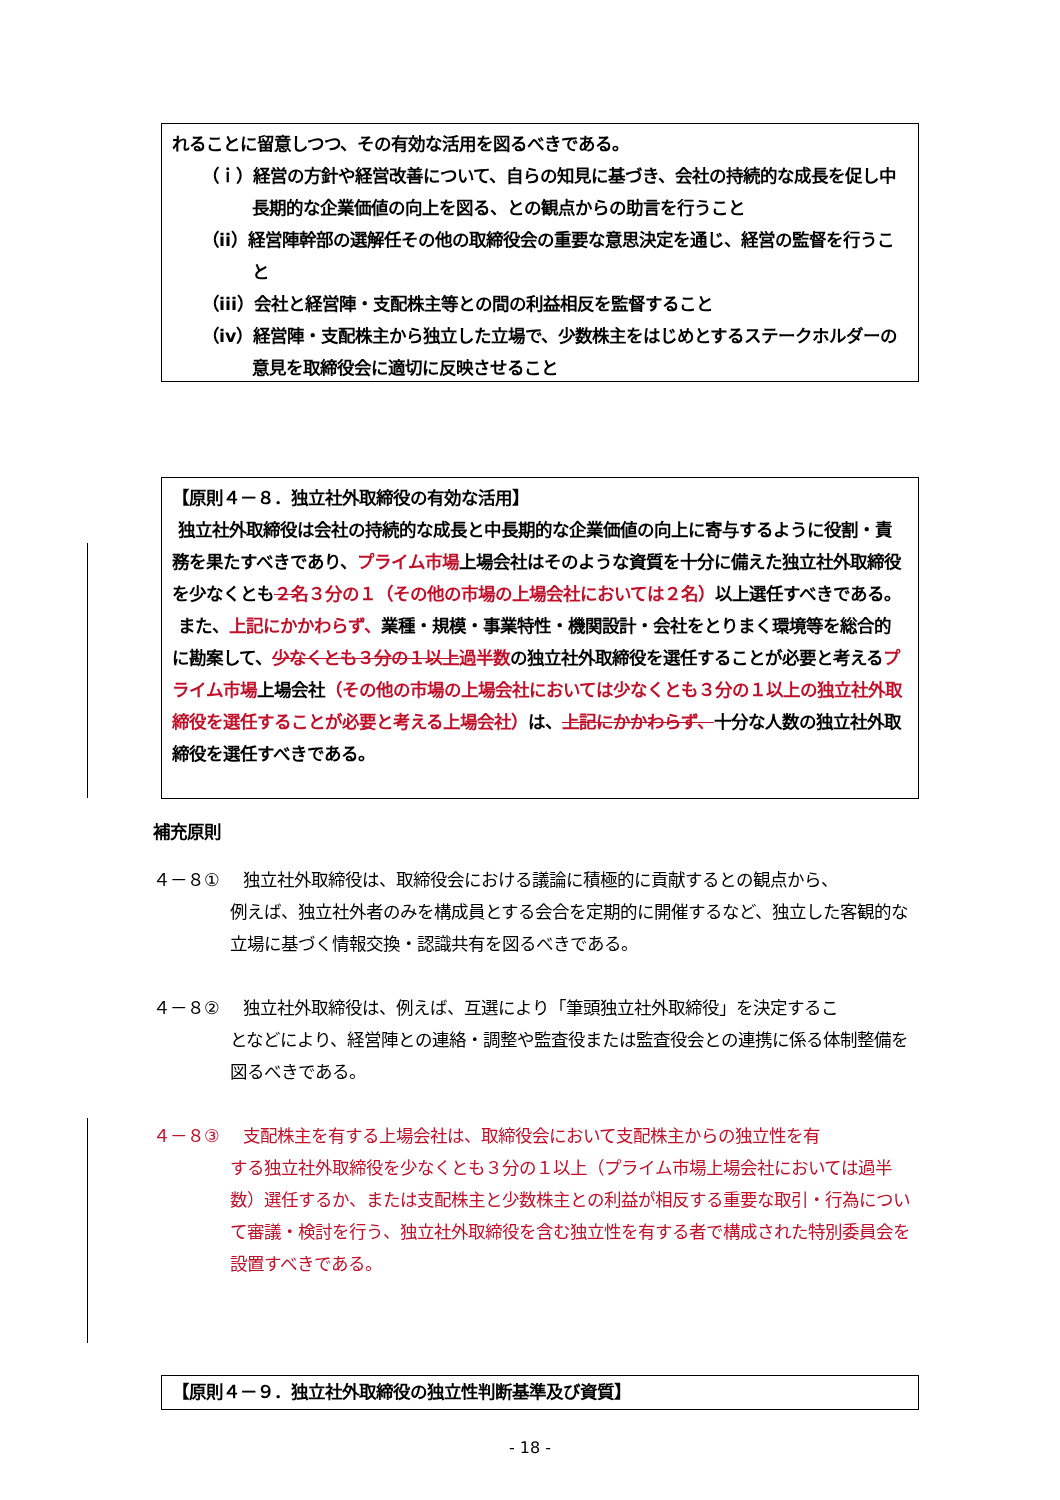れることに留意しつつ、その有効な活用を図るべきである。
（ｉ）経営の方針や経営改善について、自らの知見に基づき、会社の持続的な成長を促し中長期的な企業価値の向上を図る、との観点からの助言を行うこと
（ii）経営陣幹部の選解任その他の取締役会の重要な意思決定を通じ、経営の監督を行うこと
（iii）会社と経営陣・支配株主等との間の利益相反を監督すること
（iv）経営陣・支配株主から独立した立場で、少数株主をはじめとするステークホルダーの意見を取締役会に適切に反映させること
【原則４－８．独立社外取締役の有効な活用】
独立社外取締役は会社の持続的な成長と中長期的な企業価値の向上に寄与するように役割・責務を果たすべきであり、プライム市場上場会社はそのような資質を十分に備えた独立社外取締役を少なくとも２名３分の１（その他の市場の上場会社においては２名）以上選任すべきである。
また、上記にかかわらず、業種・規模・事業特性・機関設計・会社をとりまく環境等を総合的に勘案して、少なくとも３分の１以上過半数の独立社外取締役を選任することが必要と考えるプライム市場上場会社（その他の市場の上場会社においては少なくとも３分の１以上の独立社外取締役を選任することが必要と考える上場会社）は、上記にかかわらず、十分な人数の独立社外取締役を選任すべきである。
補充原則
４－８① 独立社外取締役は、取締役会における議論に積極的に貢献するとの観点から、
例えば、独立社外者のみを構成員とする会合を定期的に開催するなど、独立した客観的な立場に基づく情報交換・認識共有を図るべきである。
４－８② 独立社外取締役は、例えば、互選により「筆頭独立社外取締役」を決定するこ
となどにより、経営陣との連絡・調整や監査役または監査役会との連携に係る体制整備を図るべきである。
４－８③ 支配株主を有する上場会社は、取締役会において支配株主からの独立性を有
する独立社外取締役を少なくとも３分の１以上（プライム市場上場会社においては過半数）選任するか、または支配株主と少数株主との利益が相反する重要な取引・行為について審議・検討を行う、独立社外取締役を含む独立性を有する者で構成された特別委員会を設置すべきである。
【原則４－９．独立社外取締役の独立性判断基準及び資質】
- 18 -